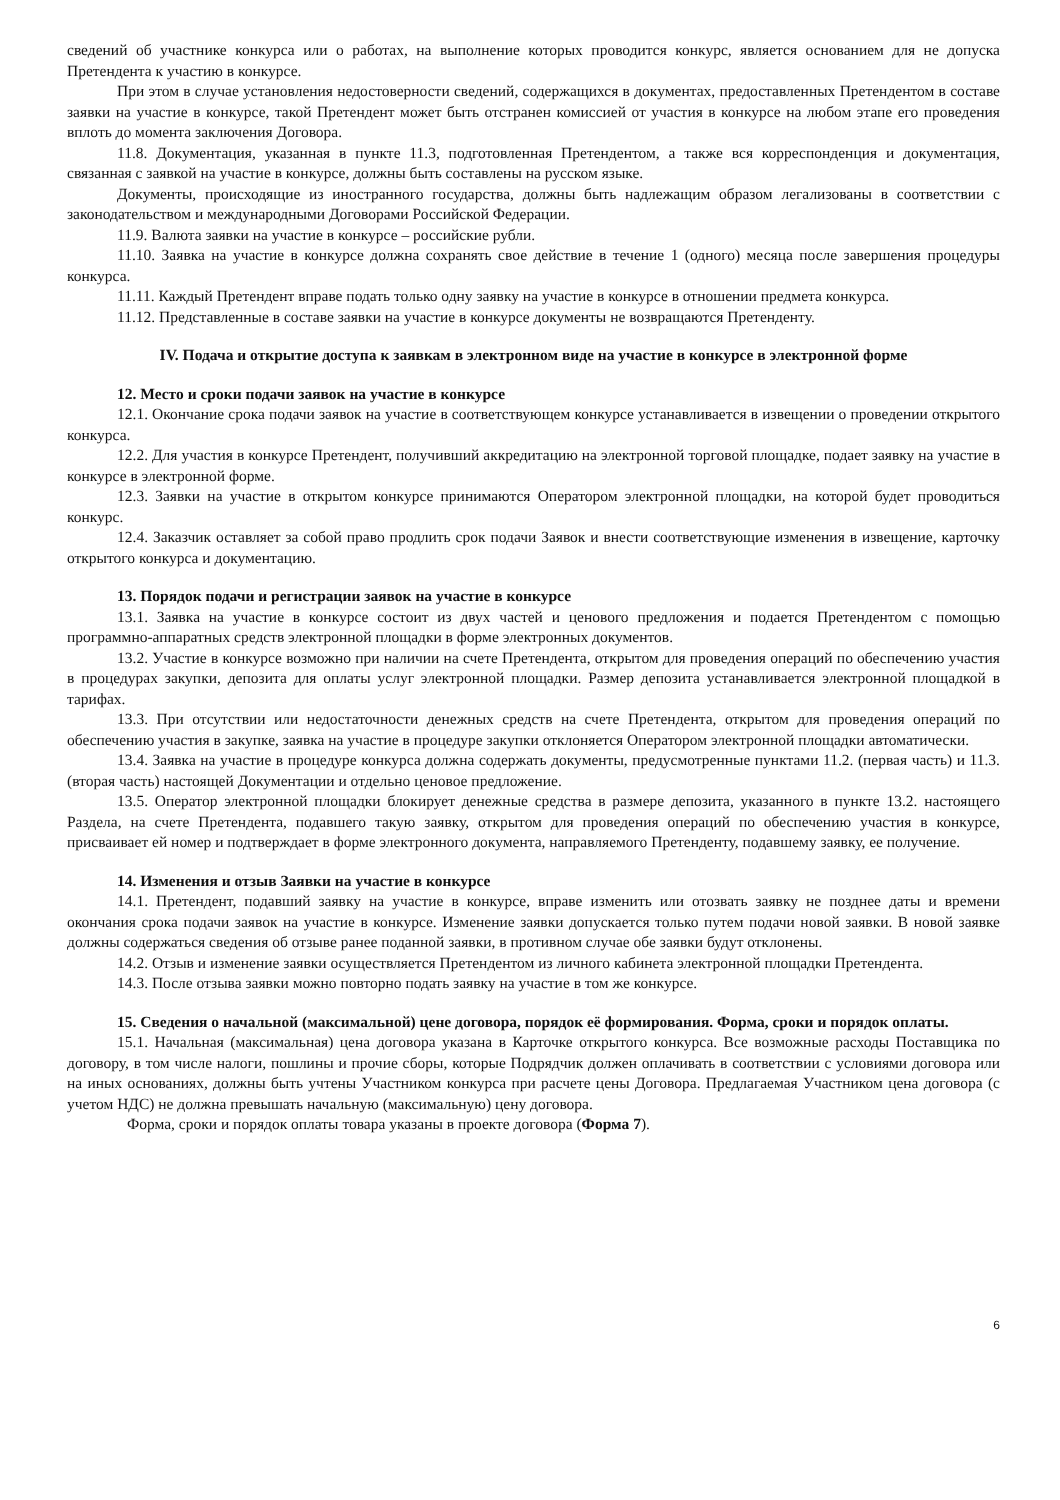сведений об участнике конкурса или о работах, на выполнение которых проводится конкурс, является основанием для не допуска Претендента к участию в конкурсе.
При этом в случае установления недостоверности сведений, содержащихся в документах, предоставленных Претендентом в составе заявки на участие в конкурсе, такой Претендент может быть отстранен комиссией от участия в конкурсе на любом этапе его проведения вплоть до момента заключения Договора.
11.8. Документация, указанная в пункте 11.3, подготовленная Претендентом, а также вся корреспонденция и документация, связанная с заявкой на участие в конкурсе, должны быть составлены на русском языке.
Документы, происходящие из иностранного государства, должны быть надлежащим образом легализованы в соответствии с законодательством и международными Договорами Российской Федерации.
11.9. Валюта заявки на участие в конкурсе – российские рубли.
11.10. Заявка на участие в конкурсе должна сохранять свое действие в течение 1 (одного) месяца после завершения процедуры конкурса.
11.11. Каждый Претендент вправе подать только одну заявку на участие в конкурсе в отношении предмета конкурса.
11.12. Представленные в составе заявки на участие в конкурсе документы не возвращаются Претенденту.
IV. Подача и открытие доступа к заявкам в электронном виде на участие в конкурсе в электронной форме
12. Место и сроки подачи заявок на участие в конкурсе
12.1. Окончание срока подачи заявок на участие в соответствующем конкурсе устанавливается в извещении о проведении открытого конкурса.
12.2. Для участия в конкурсе Претендент, получивший аккредитацию на электронной торговой площадке, подает заявку на участие в конкурсе в электронной форме.
12.3. Заявки на участие в открытом конкурсе принимаются Оператором электронной площадки, на которой будет проводиться конкурс.
12.4. Заказчик оставляет за собой право продлить срок подачи Заявок и внести соответствующие изменения в извещение, карточку открытого конкурса и документацию.
13. Порядок подачи и регистрации заявок на участие в конкурсе
13.1. Заявка на участие в конкурсе состоит из двух частей и ценового предложения и подается Претендентом с помощью программно-аппаратных средств электронной площадки в форме электронных документов.
13.2. Участие в конкурсе возможно при наличии на счете Претендента, открытом для проведения операций по обеспечению участия в процедурах закупки, депозита для оплаты услуг электронной площадки. Размер депозита устанавливается электронной площадкой в тарифах.
13.3. При отсутствии или недостаточности денежных средств на счете Претендента, открытом для проведения операций по обеспечению участия в закупке, заявка на участие в процедуре закупки отклоняется Оператором электронной площадки автоматически.
13.4. Заявка на участие в процедуре конкурса должна содержать документы, предусмотренные пунктами 11.2. (первая часть) и 11.3. (вторая часть) настоящей Документации и отдельно ценовое предложение.
13.5. Оператор электронной площадки блокирует денежные средства в размере депозита, указанного в пункте 13.2. настоящего Раздела, на счете Претендента, подавшего такую заявку, открытом для проведения операций по обеспечению участия в конкурсе, присваивает ей номер и подтверждает в форме электронного документа, направляемого Претенденту, подавшему заявку, ее получение.
14. Изменения и отзыв Заявки на участие в конкурсе
14.1. Претендент, подавший заявку на участие в конкурсе, вправе изменить или отозвать заявку не позднее даты и времени окончания срока подачи заявок на участие в конкурсе. Изменение заявки допускается только путем подачи новой заявки. В новой заявке должны содержаться сведения об отзыве ранее поданной заявки, в противном случае обе заявки будут отклонены.
14.2. Отзыв и изменение заявки осуществляется Претендентом из личного кабинета электронной площадки Претендента.
14.3. После отзыва заявки можно повторно подать заявку на участие в том же конкурсе.
15. Сведения о начальной (максимальной) цене договора, порядок её формирования. Форма, сроки и порядок оплаты.
15.1. Начальная (максимальная) цена договора указана в Карточке открытого конкурса. Все возможные расходы Поставщика по договору, в том числе налоги, пошлины и прочие сборы, которые Подрядчик должен оплачивать в соответствии с условиями договора или на иных основаниях, должны быть учтены Участником конкурса при расчете цены Договора. Предлагаемая Участником цена договора (с учетом НДС) не должна превышать начальную (максимальную) цену договора.
Форма, сроки и порядок оплаты товара указаны в проекте договора (Форма 7).
6